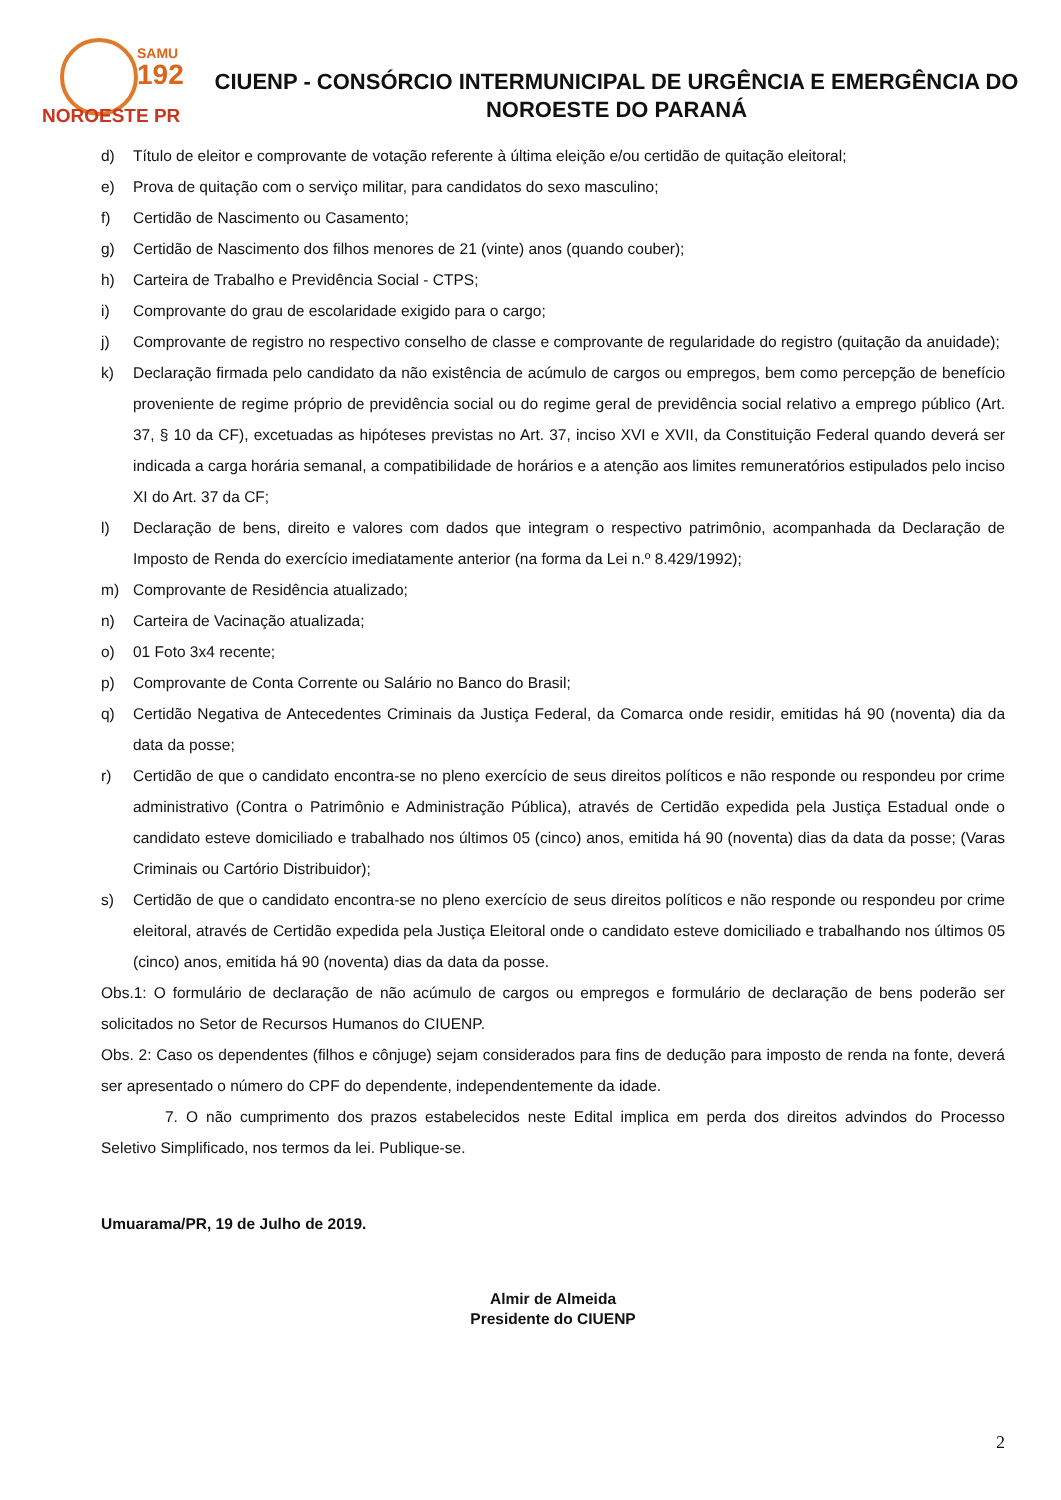SAMU
192
NOROESTE PR
CIUENP - CONSÓRCIO INTERMUNICIPAL DE URGÊNCIA E EMERGÊNCIA DO NOROESTE DO PARANÁ
d) Título de eleitor e comprovante de votação referente à última eleição e/ou certidão de quitação eleitoral;
e) Prova de quitação com o serviço militar, para candidatos do sexo masculino;
f) Certidão de Nascimento ou Casamento;
g) Certidão de Nascimento dos filhos menores de 21 (vinte) anos (quando couber);
h) Carteira de Trabalho e Previdência Social - CTPS;
i) Comprovante do grau de escolaridade exigido para o cargo;
j) Comprovante de registro no respectivo conselho de classe e comprovante de regularidade do registro (quitação da anuidade);
k) Declaração firmada pelo candidato da não existência de acúmulo de cargos ou empregos, bem como percepção de benefício proveniente de regime próprio de previdência social ou do regime geral de previdência social relativo a emprego público (Art. 37, § 10 da CF), excetuadas as hipóteses previstas no Art. 37, inciso XVI e XVII, da Constituição Federal quando deverá ser indicada a carga horária semanal, a compatibilidade de horários e a atenção aos limites remuneratórios estipulados pelo inciso XI do Art. 37 da CF;
l) Declaração de bens, direito e valores com dados que integram o respectivo patrimônio, acompanhada da Declaração de Imposto de Renda do exercício imediatamente anterior (na forma da Lei n.º 8.429/1992);
m) Comprovante de Residência atualizado;
n) Carteira de Vacinação atualizada;
o) 01 Foto 3x4 recente;
p) Comprovante de Conta Corrente ou Salário no Banco do Brasil;
q) Certidão Negativa de Antecedentes Criminais da Justiça Federal, da Comarca onde residir, emitidas há 90 (noventa) dia da data da posse;
r) Certidão de que o candidato encontra-se no pleno exercício de seus direitos políticos e não responde ou respondeu por crime administrativo (Contra o Patrimônio e Administração Pública), através de Certidão expedida pela Justiça Estadual onde o candidato esteve domiciliado e trabalhado nos últimos 05 (cinco) anos, emitida há 90 (noventa) dias da data da posse; (Varas Criminais ou Cartório Distribuidor);
s) Certidão de que o candidato encontra-se no pleno exercício de seus direitos políticos e não responde ou respondeu por crime eleitoral, através de Certidão expedida pela Justiça Eleitoral onde o candidato esteve domiciliado e trabalhando nos últimos 05 (cinco) anos, emitida há 90 (noventa) dias da data da posse.
Obs.1: O formulário de declaração de não acúmulo de cargos ou empregos e formulário de declaração de bens poderão ser solicitados no Setor de Recursos Humanos do CIUENP.
Obs. 2: Caso os dependentes (filhos e cônjuge) sejam considerados para fins de dedução para imposto de renda na fonte, deverá ser apresentado o número do CPF do dependente, independentemente da idade.
7. O não cumprimento dos prazos estabelecidos neste Edital implica em perda dos direitos advindos do Processo Seletivo Simplificado, nos termos da lei. Publique-se.
Umuarama/PR, 19 de Julho de 2019.
Almir de Almeida
Presidente do CIUENP
2